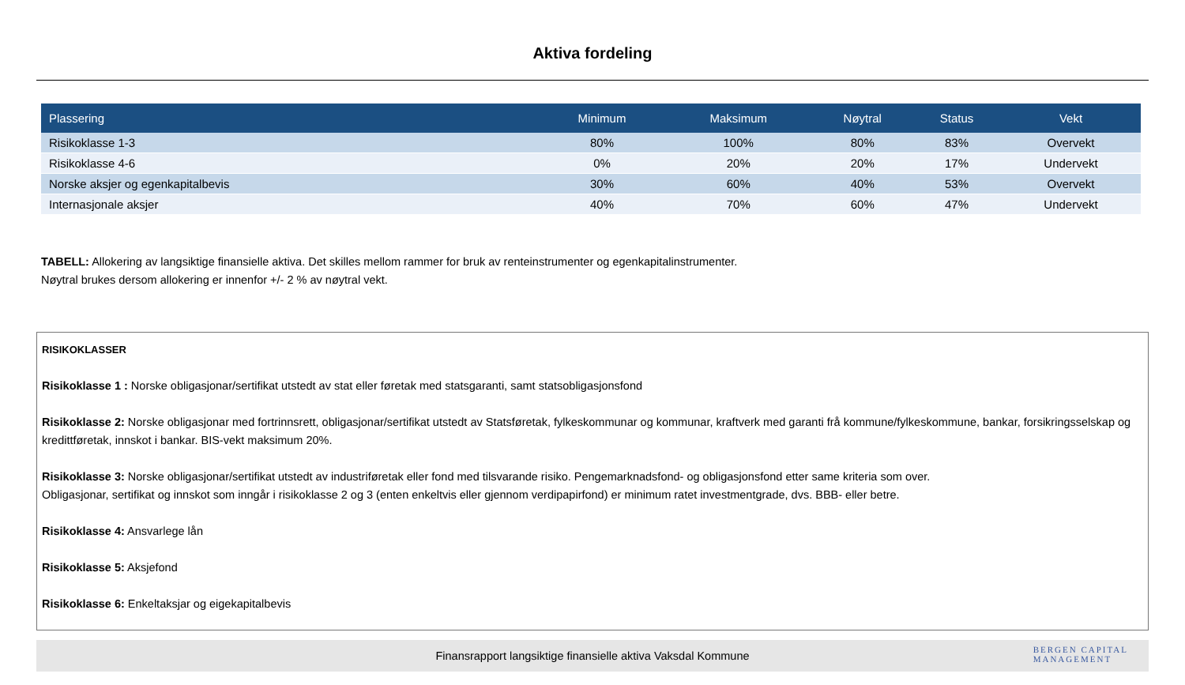Aktiva fordeling
| Plassering | Minimum | Maksimum | Nøytral | Status | Vekt |
| --- | --- | --- | --- | --- | --- |
| Risikoklasse 1-3 | 80% | 100% | 80% | 83% | Overvekt |
| Risikoklasse 4-6 | 0% | 20% | 20% | 17% | Undervekt |
| Norske aksjer og egenkapitalbevis | 30% | 60% | 40% | 53% | Overvekt |
| Internasjonale aksjer | 40% | 70% | 60% | 47% | Undervekt |
TABELL: Allokering av langsiktige finansielle aktiva. Det skilles mellom rammer for bruk av renteinstrumenter og egenkapitalinstrumenter.
Nøytral brukes dersom allokering er innenfor +/- 2 % av nøytral vekt.
RISIKOKLASSER
Risikoklasse 1 : Norske obligasjonar/sertifikat utstedt av stat eller føretak med statsgaranti, samt statsobligasjonsfond
Risikoklasse 2: Norske obligasjonar med fortrinnsrett, obligasjonar/sertifikat utstedt av Statsføretak, fylkeskommunar og kommunar, kraftverk med garanti frå kommune/fylkeskommune, bankar, forsikringsselskap og kredittføretak, innskot i bankar. BIS-vekt maksimum 20%.
Risikoklasse 3: Norske obligasjonar/sertifikat utstedt av industriføretak eller fond med tilsvarande risiko. Pengemarknadsfond- og obligasjonsfond etter same kriteria som over.
Obligasjonar, sertifikat og innskot som inngår i risikoklasse 2 og 3 (enten enkeltvis eller gjennom verdipapirfond) er minimum ratet investmentgrade, dvs. BBB- eller betre.
Risikoklasse 4: Ansvarlege lån
Risikoklasse 5: Aksjefond
Risikoklasse 6: Enkeltaksjar og eigekapitalbevis
Finansrapport langsiktige finansielle aktiva Vaksdal Kommune
BERGEN CAPITAL
MANAGEMENT